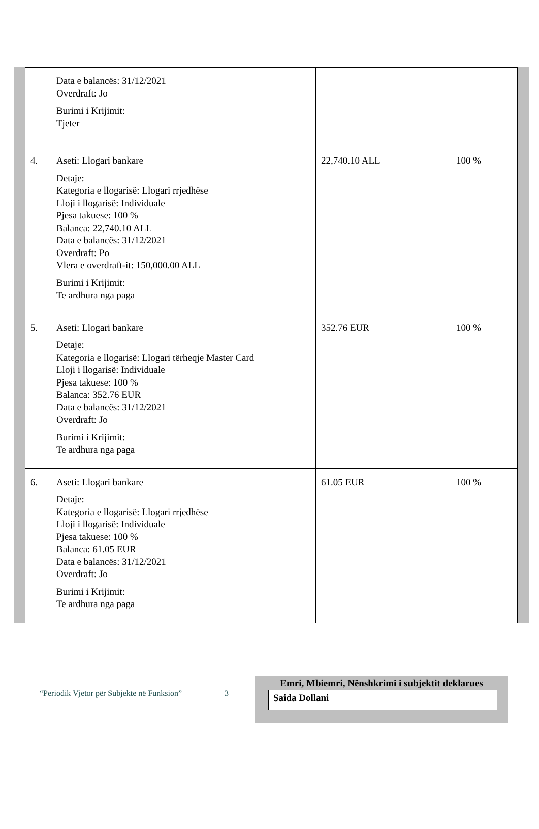| | Data e balancës: 31/12/2021 Overdraft: Jo Burimi i Krijimit: Tjeter | | |
| 4. | Aseti: Llogari bankare Detaje: Kategoria e llogarisë: Llogari rrjedhëse Lloji i llogarisë: Individuale Pjesa takuese: 100 % Balanca: 22,740.10 ALL Data e balancës: 31/12/2021 Overdraft: Po Vlera e overdraft-it: 150,000.00 ALL Burimi i Krijimit: Te ardhura nga paga | 22,740.10 ALL | 100 % |
| 5. | Aseti: Llogari bankare Detaje: Kategoria e llogarisë: Llogari tërheqje Master Card Lloji i llogarisë: Individuale Pjesa takuese: 100 % Balanca: 352.76 EUR Data e balancës: 31/12/2021 Overdraft: Jo Burimi i Krijimit: Te ardhura nga paga | 352.76 EUR | 100 % |
| 6. | Aseti: Llogari bankare Detaje: Kategoria e llogarisë: Llogari rrjedhëse Lloji i llogarisë: Individuale Pjesa takuese: 100 % Balanca: 61.05 EUR Data e balancës: 31/12/2021 Overdraft: Jo Burimi i Krijimit: Te ardhura nga paga | 61.05 EUR | 100 % |
“Periodik Vjetor për Subjekte në Funksion”
3
Emri, Mbiemri, Nënshkrimi i subjektit deklarues
Saida Dollani